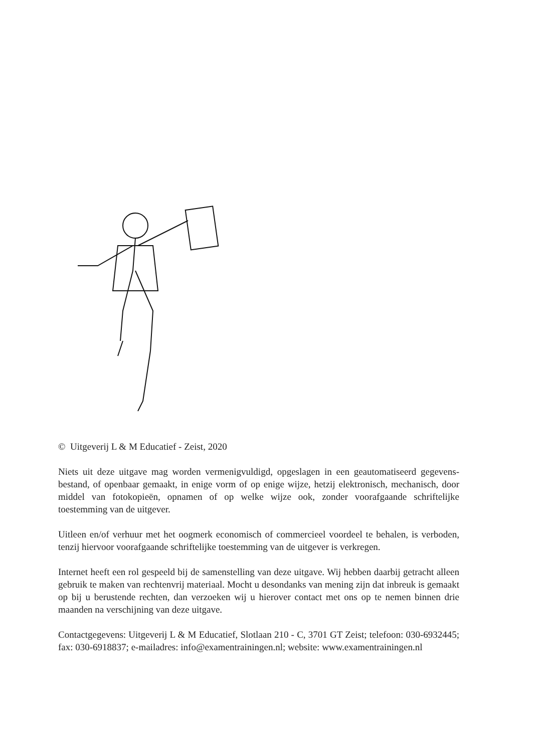© Uitgeverij L & M Educatief - Zeist, 2020
Niets uit deze uitgave mag worden vermenigvuldigd, opgeslagen in een geautomatiseerd gegevens-bestand, of openbaar gemaakt, in enige vorm of op enige wijze, hetzij elektronisch, mechanisch, door middel van fotokopieën, opnamen of op welke wijze ook, zonder voorafgaande schriftelijke toestemming van de uitgever.
Uitleen en/of verhuur met het oogmerk economisch of commercieel voordeel te behalen, is verboden, tenzij hiervoor voorafgaande schriftelijke toestemming van de uitgever is verkregen.
Internet heeft een rol gespeeld bij de samenstelling van deze uitgave. Wij hebben daarbij getracht alleen gebruik te maken van rechtenvrij materiaal. Mocht u desondanks van mening zijn dat inbreuk is gemaakt op bij u berustende rechten, dan verzoeken wij u hierover contact met ons op te nemen binnen drie maanden na verschijning van deze uitgave.
Contactgegevens: Uitgeverij L & M Educatief, Slotlaan 210 - C, 3701 GT Zeist; telefoon: 030-6932445; fax: 030-6918837; e-mailadres: info@examentrainingen.nl; website: www.examentrainingen.nl